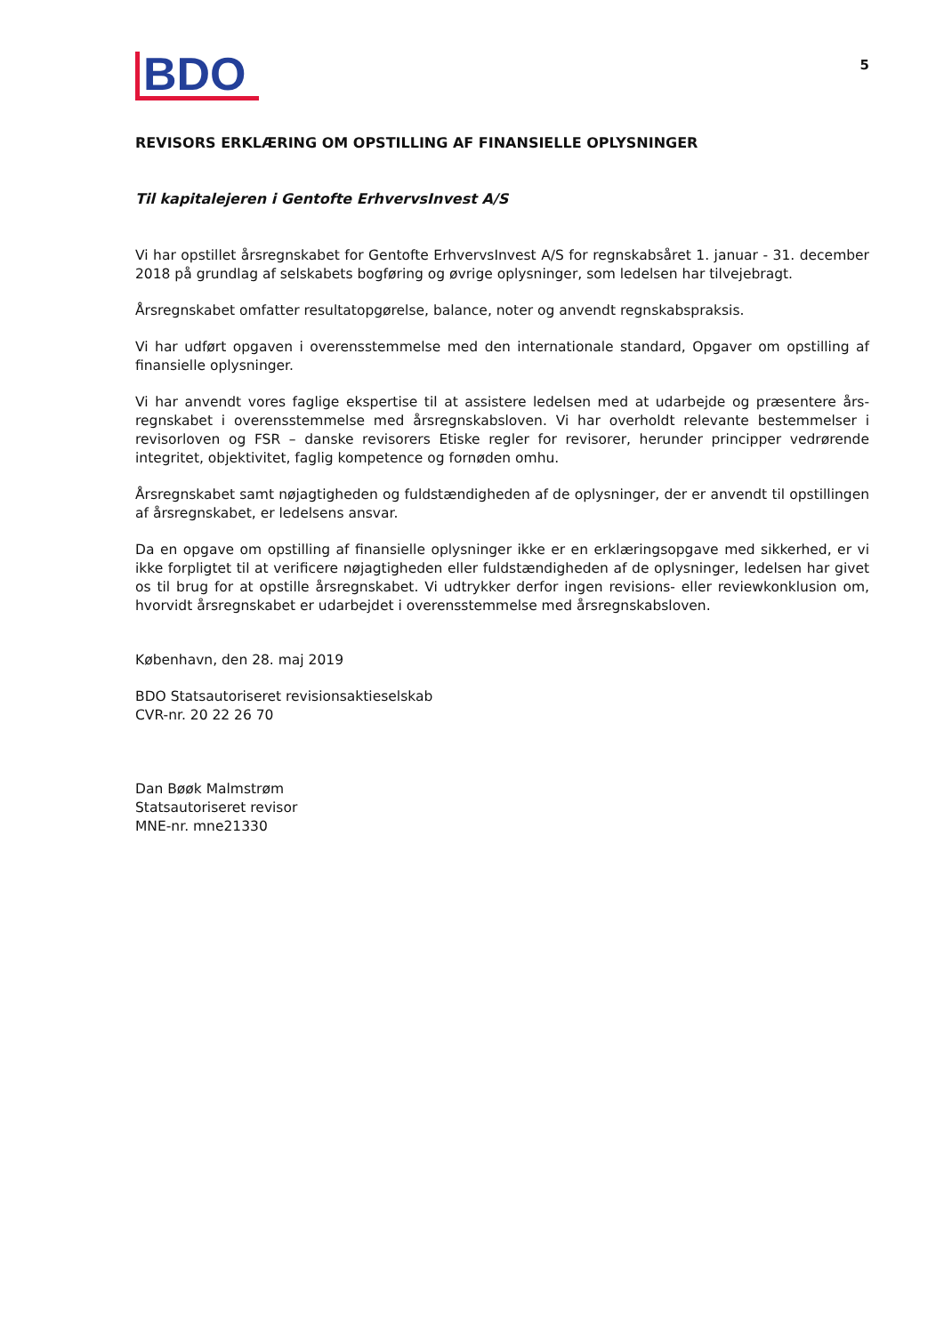BDO
5
REVISORS ERKLÆRING OM OPSTILLING AF FINANSIELLE OPLYSNINGER
Til kapitalejeren i Gentofte ErhvervsInvest A/S
Vi har opstillet årsregnskabet for Gentofte ErhvervsInvest A/S for regnskabsåret 1. januar - 31. december 2018 på grundlag af selskabets bogføring og øvrige oplysninger, som ledelsen har tilvejebragt.
Årsregnskabet omfatter resultatopgørelse, balance, noter og anvendt regnskabspraksis.
Vi har udført opgaven i overensstemmelse med den internationale standard, Opgaver om opstilling af finansielle oplysninger.
Vi har anvendt vores faglige ekspertise til at assistere ledelsen med at udarbejde og præsentere års-regnskabet i overensstemmelse med årsregnskabsloven. Vi har overholdt relevante bestemmelser i revisorloven og FSR – danske revisorers Etiske regler for revisorer, herunder principper vedrørende integritet, objektivitet, faglig kompetence og fornøden omhu.
Årsregnskabet samt nøjagtigheden og fuldstændigheden af de oplysninger, der er anvendt til opstillingen af årsregnskabet, er ledelsens ansvar.
Da en opgave om opstilling af finansielle oplysninger ikke er en erklæringsopgave med sikkerhed, er vi ikke forpligtet til at verificere nøjagtigheden eller fuldstændigheden af de oplysninger, ledelsen har givet os til brug for at opstille årsregnskabet. Vi udtrykker derfor ingen revisions- eller reviewkonklusion om, hvorvidt årsregnskabet er udarbejdet i overensstemmelse med årsregnskabsloven.
København, den 28. maj 2019
BDO Statsautoriseret revisionsaktieselskab
CVR-nr. 20 22 26 70
Dan Bøøk Malmstrøm
Statsautoriseret revisor
MNE-nr. mne21330